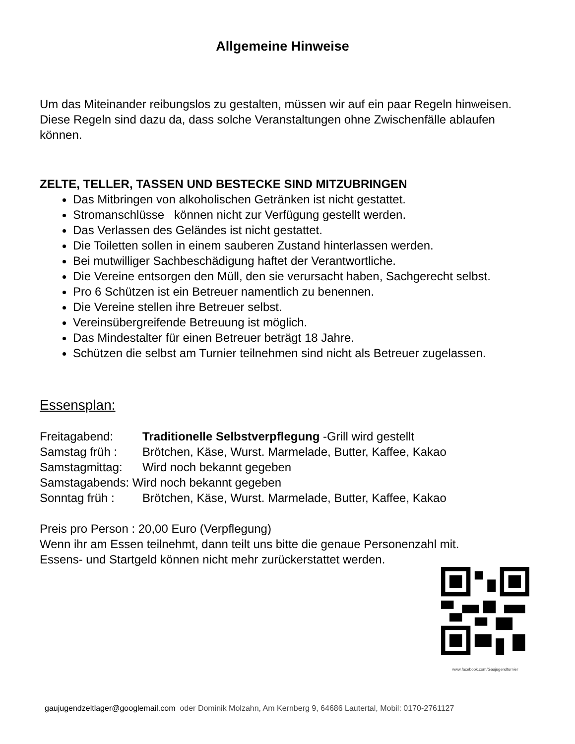Allgemeine Hinweise
Um das Miteinander reibungslos zu gestalten, müssen wir auf ein paar Regeln hinweisen. Diese Regeln sind dazu da, dass solche Veranstaltungen ohne Zwischenfälle ablaufen können.
ZELTE, TELLER, TASSEN UND BESTECKE SIND MITZUBRINGEN
Das Mitbringen von alkoholischen Getränken ist nicht gestattet.
Stromanschlüsse können nicht zur Verfügung gestellt werden.
Das Verlassen des Geländes ist nicht gestattet.
Die Toiletten sollen in einem sauberen Zustand hinterlassen werden.
Bei mutwilliger Sachbeschädigung haftet der Verantwortliche.
Die Vereine entsorgen den Müll, den sie verursacht haben, Sachgerecht selbst.
Pro 6 Schützen ist ein Betreuer namentlich zu benennen.
Die Vereine stellen ihre Betreuer selbst.
Vereinsübergreifende Betreuung ist möglich.
Das Mindestalter für einen Betreuer beträgt 18 Jahre.
Schützen die selbst am Turnier teilnehmen sind nicht als Betreuer zugelassen.
Essensplan:
Freitagabend: Traditionelle Selbstverpflegung -Grill wird gestellt
Samstag früh : Brötchen, Käse, Wurst. Marmelade, Butter, Kaffee, Kakao
Samstagmittag: Wird noch bekannt gegeben
Samstagabends: Wird noch bekannt gegeben
Sonntag früh : Brötchen, Käse, Wurst. Marmelade, Butter, Kaffee, Kakao
Preis pro Person : 20,00 Euro (Verpflegung)
Wenn ihr am Essen teilnehmt, dann teilt uns bitte die genaue Personenzahl mit.
Essens- und Startgeld können nicht mehr zurückerstattet werden.
www.facebook.com/Gaujugendturnier
gaujugendzeltlager@googlemail.com oder Dominik Molzahn, Am Kernberg 9, 64686 Lautertal, Mobil: 0170-2761127